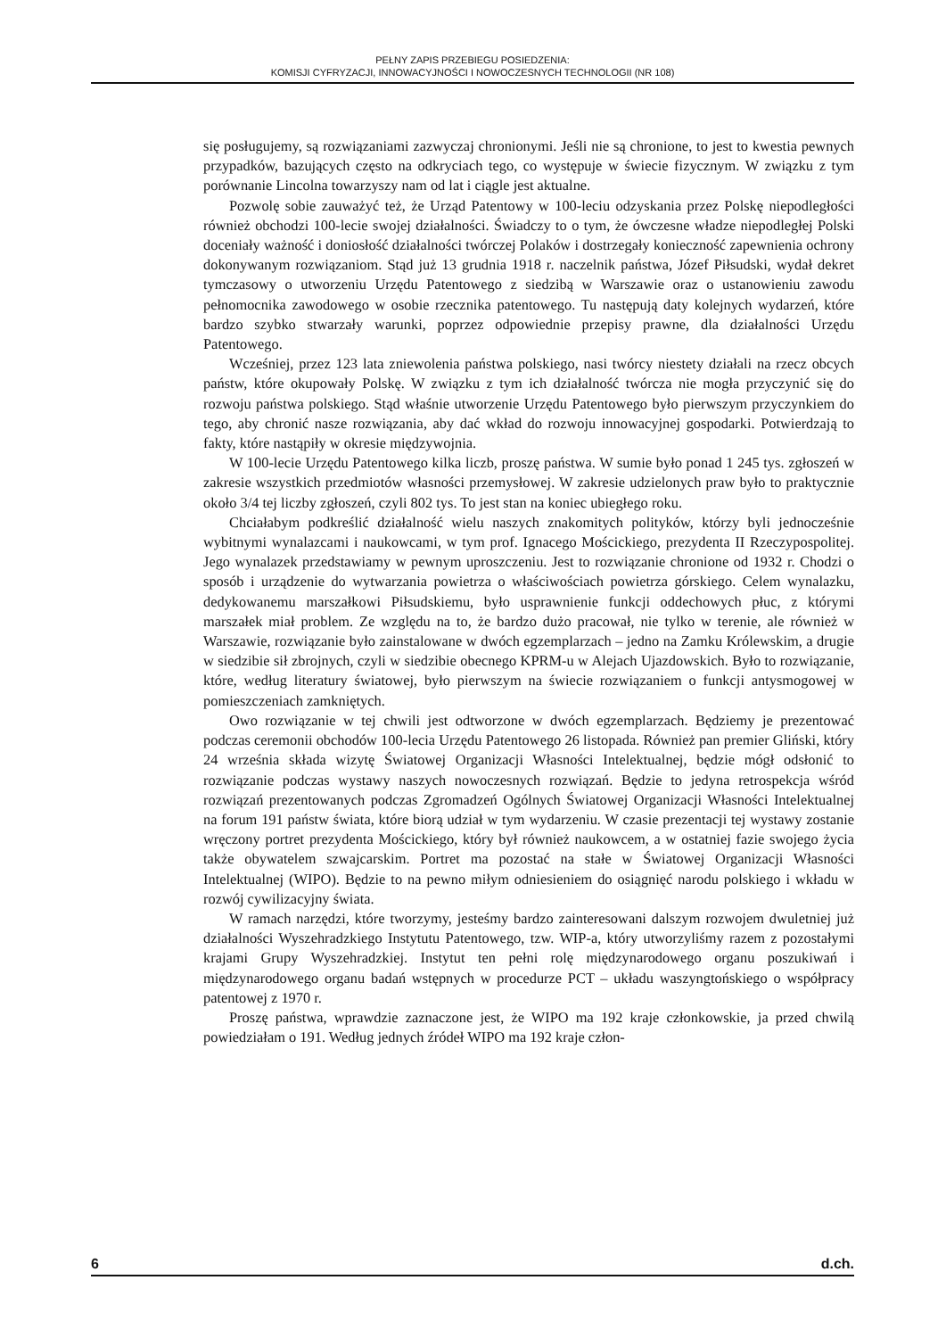PEŁNY ZAPIS PRZEBIEGU POSIEDZENIA:
KOMISJI CYFRYZACJI, INNOWACYJNOŚCI I NOWOCZESNYCH TECHNOLOGII (NR 108)
się posługujemy, są rozwiązaniami zazwyczaj chronionymi. Jeśli nie są chronione, to jest to kwestia pewnych przypadków, bazujących często na odkryciach tego, co występuje w świecie fizycznym. W związku z tym porównanie Lincolna towarzyszy nam od lat i ciągle jest aktualne.
Pozwolę sobie zauważyć też, że Urząd Patentowy w 100-leciu odzyskania przez Polskę niepodległości również obchodzi 100-lecie swojej działalności. Świadczy to o tym, że ówczesne władze niepodległej Polski doceniały ważność i doniosłość działalności twórczej Polaków i dostrzegały konieczność zapewnienia ochrony dokonywanym rozwiązaniom. Stąd już 13 grudnia 1918 r. naczelnik państwa, Józef Piłsudski, wydał dekret tymczasowy o utworzeniu Urzędu Patentowego z siedzibą w Warszawie oraz o ustanowieniu zawodu pełnomocnika zawodowego w osobie rzecznika patentowego. Tu następują daty kolejnych wydarzeń, które bardzo szybko stwarzały warunki, poprzez odpowiednie przepisy prawne, dla działalności Urzędu Patentowego.
Wcześniej, przez 123 lata zniewolenia państwa polskiego, nasi twórcy niestety działali na rzecz obcych państw, które okupowały Polskę. W związku z tym ich działalność twórcza nie mogła przyczynić się do rozwoju państwa polskiego. Stąd właśnie utworzenie Urzędu Patentowego było pierwszym przyczynkiem do tego, aby chronić nasze rozwiązania, aby dać wkład do rozwoju innowacyjnej gospodarki. Potwierdzają to fakty, które nastąpiły w okresie międzywojnia.
W 100-lecie Urzędu Patentowego kilka liczb, proszę państwa. W sumie było ponad 1 245 tys. zgłoszeń w zakresie wszystkich przedmiotów własności przemysłowej. W zakresie udzielonych praw było to praktycznie około 3/4 tej liczby zgłoszeń, czyli 802 tys. To jest stan na koniec ubiegłego roku.
Chciałabym podkreślić działalność wielu naszych znakomitych polityków, którzy byli jednocześnie wybitnymi wynalazcami i naukowcami, w tym prof. Ignacego Mościckiego, prezydenta II Rzeczypospolitej. Jego wynalazek przedstawiamy w pewnym uproszczeniu. Jest to rozwiązanie chronione od 1932 r. Chodzi o sposób i urządzenie do wytwarzania powietrza o właściwościach powietrza górskiego. Celem wynalazku, dedykowanemu marszałkowi Piłsudskiemu, było usprawnienie funkcji oddechowych płuc, z którymi marszałek miał problem. Ze względu na to, że bardzo dużo pracował, nie tylko w terenie, ale również w Warszawie, rozwiązanie było zainstalowane w dwóch egzemplarzach – jedno na Zamku Królewskim, a drugie w siedzibie sił zbrojnych, czyli w siedzibie obecnego KPRM-u w Alejach Ujazdowskich. Było to rozwiązanie, które, według literatury światowej, było pierwszym na świecie rozwiązaniem o funkcji antysmogowej w pomieszczeniach zamkniętych.
Owo rozwiązanie w tej chwili jest odtworzone w dwóch egzemplarzach. Będziemy je prezentować podczas ceremonii obchodów 100-lecia Urzędu Patentowego 26 listopada. Również pan premier Gliński, który 24 września składa wizytę Światowej Organizacji Własności Intelektualnej, będzie mógł odsłonić to rozwiązanie podczas wystawy naszych nowoczesnych rozwiązań. Będzie to jedyna retrospekcja wśród rozwiązań prezentowanych podczas Zgromadzeń Ogólnych Światowej Organizacji Własności Intelektualnej na forum 191 państw świata, które biorą udział w tym wydarzeniu. W czasie prezentacji tej wystawy zostanie wręczony portret prezydenta Mościckiego, który był również naukowcem, a w ostatniej fazie swojego życia także obywatelem szwajcarskim. Portret ma pozostać na stałe w Światowej Organizacji Własności Intelektualnej (WIPO). Będzie to na pewno miłym odniesieniem do osiągnięć narodu polskiego i wkładu w rozwój cywilizacyjny świata.
W ramach narzędzi, które tworzymy, jesteśmy bardzo zainteresowani dalszym rozwojem dwuletniej już działalności Wyszehradzkiego Instytutu Patentowego, tzw. WIP-a, który utworzyliśmy razem z pozostałymi krajami Grupy Wyszehradzkiej. Instytut ten pełni rolę międzynarodowego organu poszukiwań i międzynarodowego organu badań wstępnych w procedurze PCT – układu waszyngtońskiego o współpracy patentowej z 1970 r.
Proszę państwa, wprawdzie zaznaczone jest, że WIPO ma 192 kraje członkowskie, ja przed chwilą powiedziałam o 191. Według jednych źródeł WIPO ma 192 kraje człon-
6 d.ch.